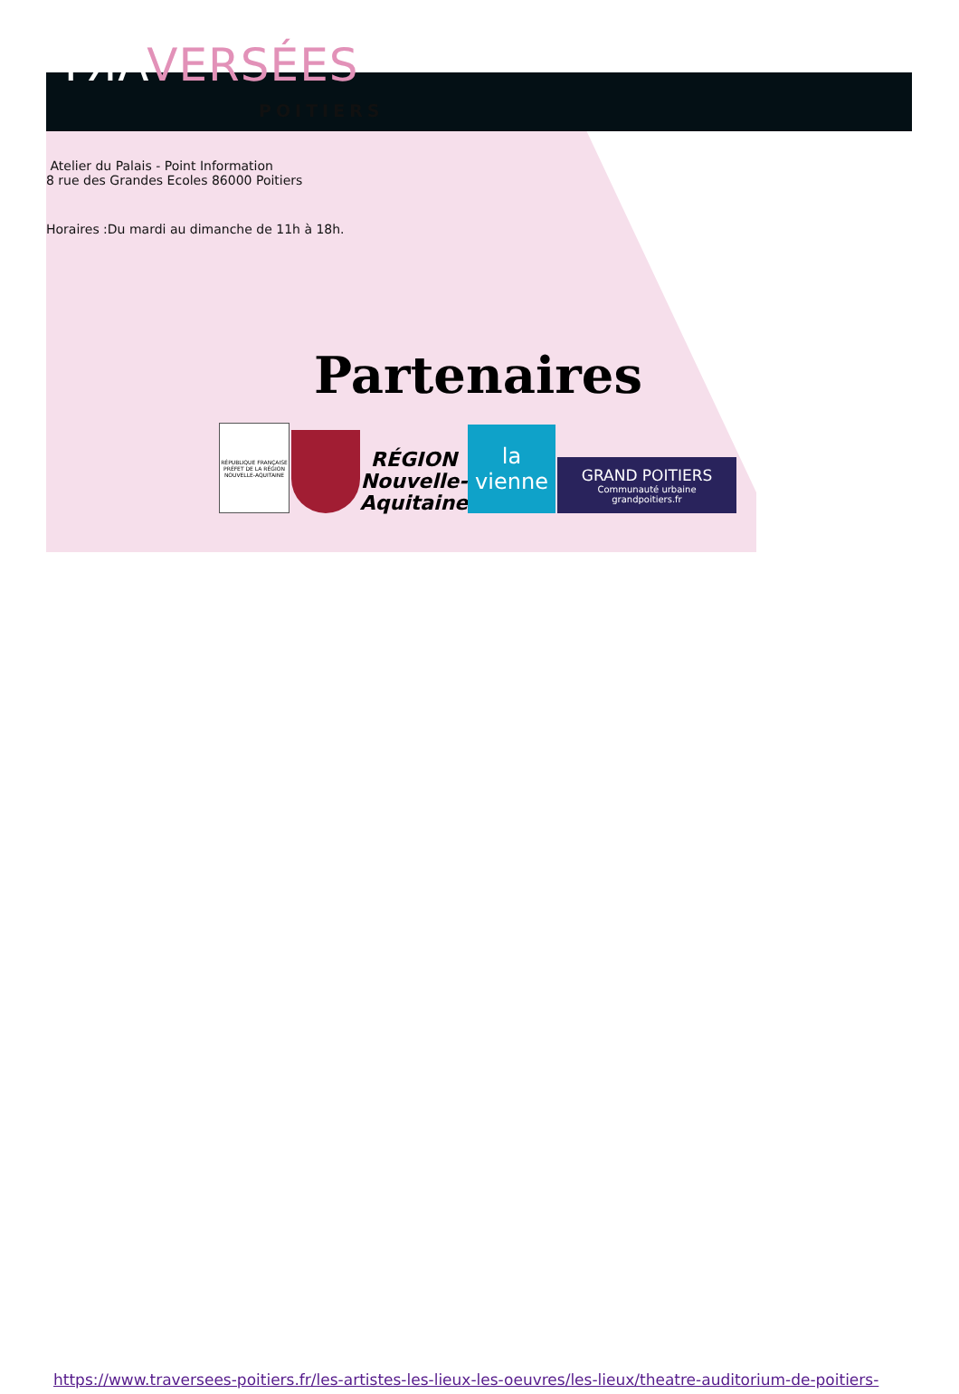TЯAVERSÉES
POITIERS
Atelier du Palais - Point Information
8 rue des Grandes Ecoles 86000 Poitiers
Horaires :Du mardi au dimanche de 11h à 18h.
Partenaires
RÉPUBLIQUE FRANÇAISE
PRÉFET DE LA RÉGION NOUVELLE-AQUITAINE
RÉGION
Nouvelle-
Aquitaine
la vienne
GRAND POITIERS
Communauté urbaine
grandpoitiers.fr
https://www.traversees-poitiers.fr/les-artistes-les-lieux-les-oeuvres/les-lieux/theatre-auditorium-de-poitiers-